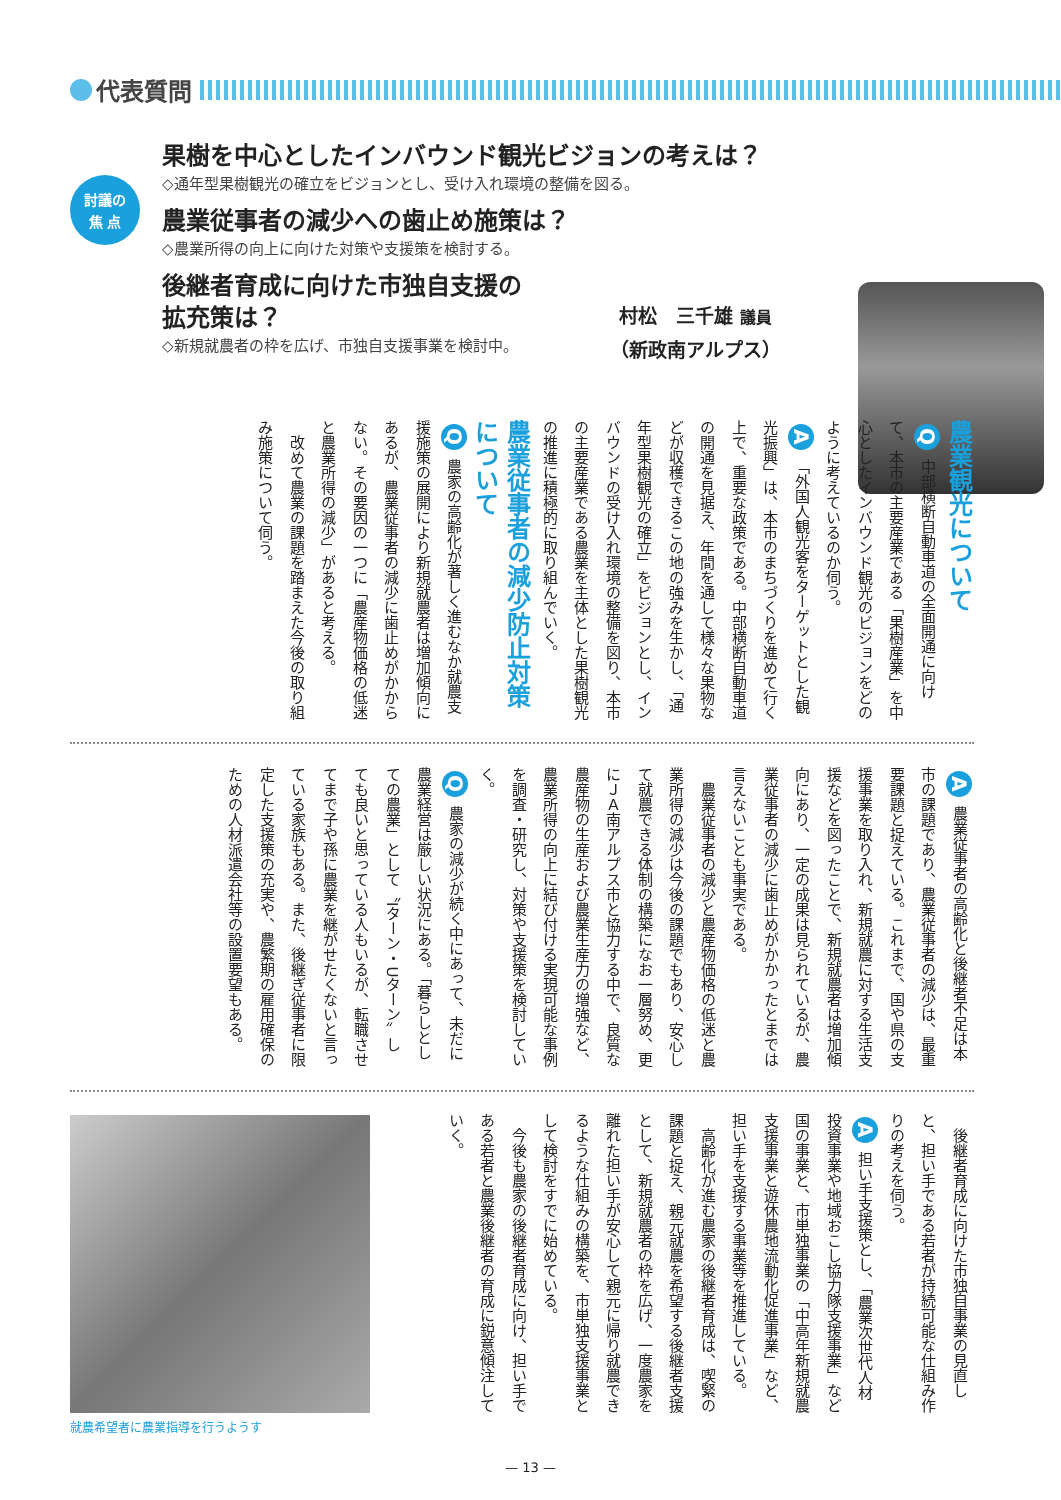代表質問
討議の
焦 点
果樹を中心としたインバウンド観光ビジョンの考えは？
◇通年型果樹観光の確立をビジョンとし、受け入れ環境の整備を図る。
農業従事者の減少への歯止め施策は？
◇農業所得の向上に向けた対策や支援策を検討する。
後継者育成に向けた市独自支援の
拡充策は？
◇新規就農者の枠を広げ、市独自支援事業を検討中。
村松　三千雄 議員
（新政南アルプス）
農業観光について
Q 中部横断自動車道の全面開通に向けて、本市の主要産業である「果樹産業」を中心としたインバウンド観光のビジョンをどのように考えているのか伺う。
A 「外国人観光客をターゲットとした観光振興」は、本市のまちづくりを進めて行く上で、重要な政策である。中部横断自動車道の開通を見据え、年間を通して様々な果物などが収穫できるこの地の強みを生かし、「通年型果樹観光の確立」をビジョンとし、インバウンドの受け入れ環境の整備を図り、本市の主要産業である農業を主体とした果樹観光の推進に積極的に取り組んでいく。
農業従事者の減少防止対策について
Q 農家の高齢化が著しく進むなか就農支援施策の展開により新規就農者は増加傾向にあるが、農業従事者の減少に歯止めがかからない。その要因の一つに「農産物価格の低迷と農業所得の減少」があると考える。
　改めて農業の課題を踏まえた今後の取り組み施策について伺う。
A 農業従事者の高齢化と後継者不足は本市の課題であり、農業従事者の減少は、最重要課題と捉えている。これまで、国や県の支援事業を取り入れ、新規就農に対する生活支援などを図ったことで、新規就農者は増加傾向にあり、一定の成果は見られているが、農業従事者の減少に歯止めがかかったとまでは言えないことも事実である。
　農業従事者の減少と農産物価格の低迷と農業所得の減少は今後の課題でもあり、安心して就農できる体制の構築になお一層努め、更にＪＡ南アルプス市と協力する中で、良質な農産物の生産および農業生産力の増強など、農業所得の向上に結び付ける実現可能な事例を調査・研究し、対策や支援策を検討していく。
Q 農家の減少が続く中にあって、未だに農業経営は厳しい状況にある。「暮らしとしての農業」として〝Iターン・Uターン〟しても良いと思っている人もいるが、転職させてまで子や孫に農業を継がせたくないと言っている家族もある。また、後継ぎ従事者に限定した支援策の充実や、農繁期の雇用確保のための人材派遣会社等の設置要望もある。
　後継者育成に向けた市独自事業の見直しと、担い手である若者が持続可能な仕組み作りの考えを伺う。
A 担い手支援策とし、「農業次世代人材投資事業や地域おこし協力隊支援事業」など国の事業と、市単独事業の「中高年新規就農支援事業と遊休農地流動化促進事業」など、担い手を支援する事業等を推進している。
　高齢化が進む農家の後継者育成は、喫緊の課題と捉え、親元就農を希望する後継者支援として、新規就農者の枠を広げ、一度農家を離れた担い手が安心して親元に帰り就農できるような仕組みの構築を、市単独支援事業として検討をすでに始めている。
　今後も農家の後継者育成に向け、担い手である若者と農業後継者の育成に鋭意傾注していく。
就農希望者に農業指導を行うようす
— 13 —